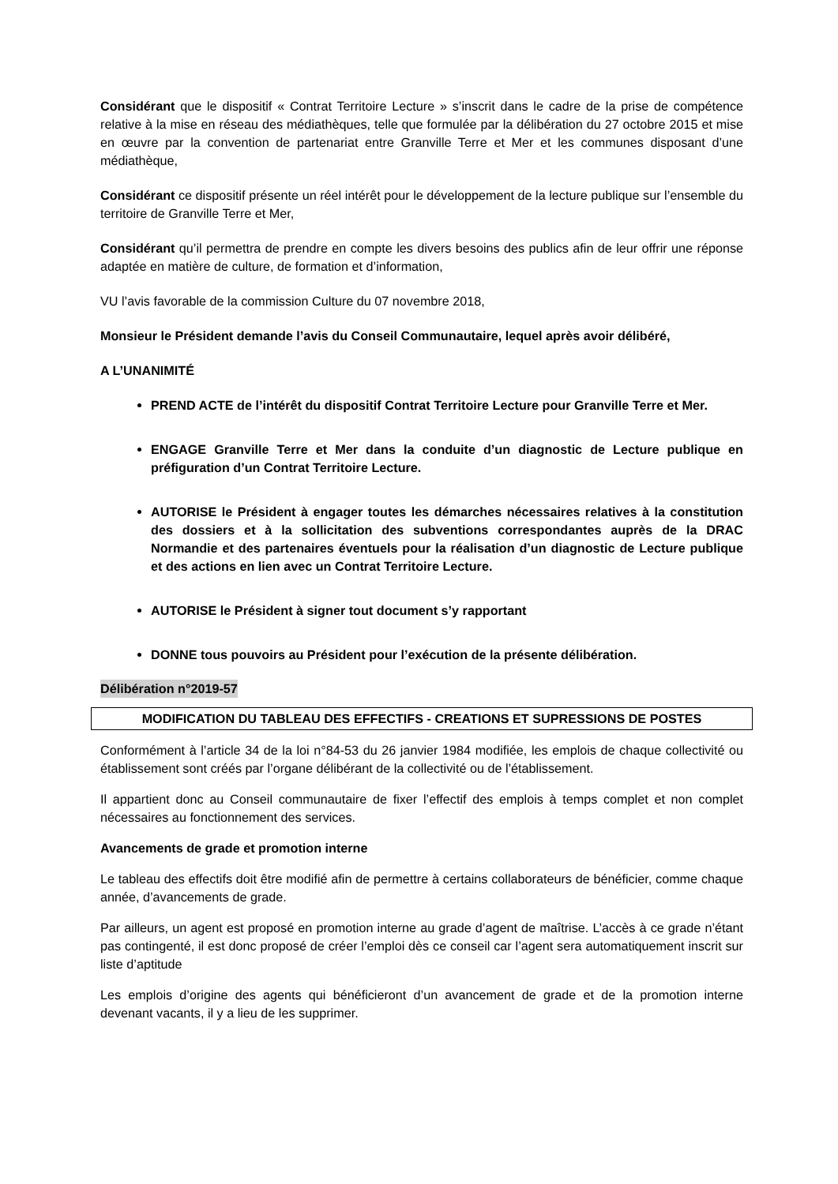Considérant que le dispositif « Contrat Territoire Lecture » s’inscrit dans le cadre de la prise de compétence relative à la mise en réseau des médiathèques, telle que formulée par la délibération du 27 octobre 2015 et mise en œuvre par la convention de partenariat entre Granville Terre et Mer et les communes disposant d’une médiathèque,
Considérant ce dispositif présente un réel intérêt pour le développement de la lecture publique sur l’ensemble du territoire de Granville Terre et Mer,
Considérant qu’il permettra de prendre en compte les divers besoins des publics afin de leur offrir une réponse adaptée en matière de culture, de formation et d’information,
VU l’avis favorable de la commission Culture du 07 novembre 2018,
Monsieur le Président demande l’avis du Conseil Communautaire, lequel après avoir délibéré,
A L’UNANIMITÉ
PREND ACTE de l’intérêt du dispositif Contrat Territoire Lecture pour Granville Terre et Mer.
ENGAGE Granville Terre et Mer dans la conduite d’un diagnostic de Lecture publique en préfiguration d’un Contrat Territoire Lecture.
AUTORISE le Président à engager toutes les démarches nécessaires relatives à la constitution des dossiers et à la sollicitation des subventions correspondantes auprès de la DRAC Normandie et des partenaires éventuels pour la réalisation d’un diagnostic de Lecture publique et des actions en lien avec un Contrat Territoire Lecture.
AUTORISE le Président à signer tout document s’y rapportant
DONNE tous pouvoirs au Président pour l’exécution de la présente délibération.
Délibération n°2019-57
MODIFICATION DU TABLEAU DES EFFECTIFS - CREATIONS ET SUPRESSIONS DE POSTES
Conformément à l’article 34 de la loi n°84-53 du 26 janvier 1984 modifiée, les emplois de chaque collectivité ou établissement sont créés par l’organe délibérant de la collectivité ou de l’établissement.
Il appartient donc au Conseil communautaire de fixer l’effectif des emplois à temps complet et non complet nécessaires au fonctionnement des services.
Avancements de grade et promotion interne
Le tableau des effectifs doit être modifié afin de permettre à certains collaborateurs de bénéficier, comme chaque année, d’avancements de grade.
Par ailleurs, un agent est proposé en promotion interne au grade d’agent de maîtrise. L’accès à ce grade n’étant pas contingenté, il est donc proposé de créer l’emploi dès ce conseil car l’agent sera automatiquement inscrit sur liste d’aptitude
Les emplois d’origine des agents qui bénéficieront d’un avancement de grade et de la promotion interne devenant vacants, il y a lieu de les supprimer.